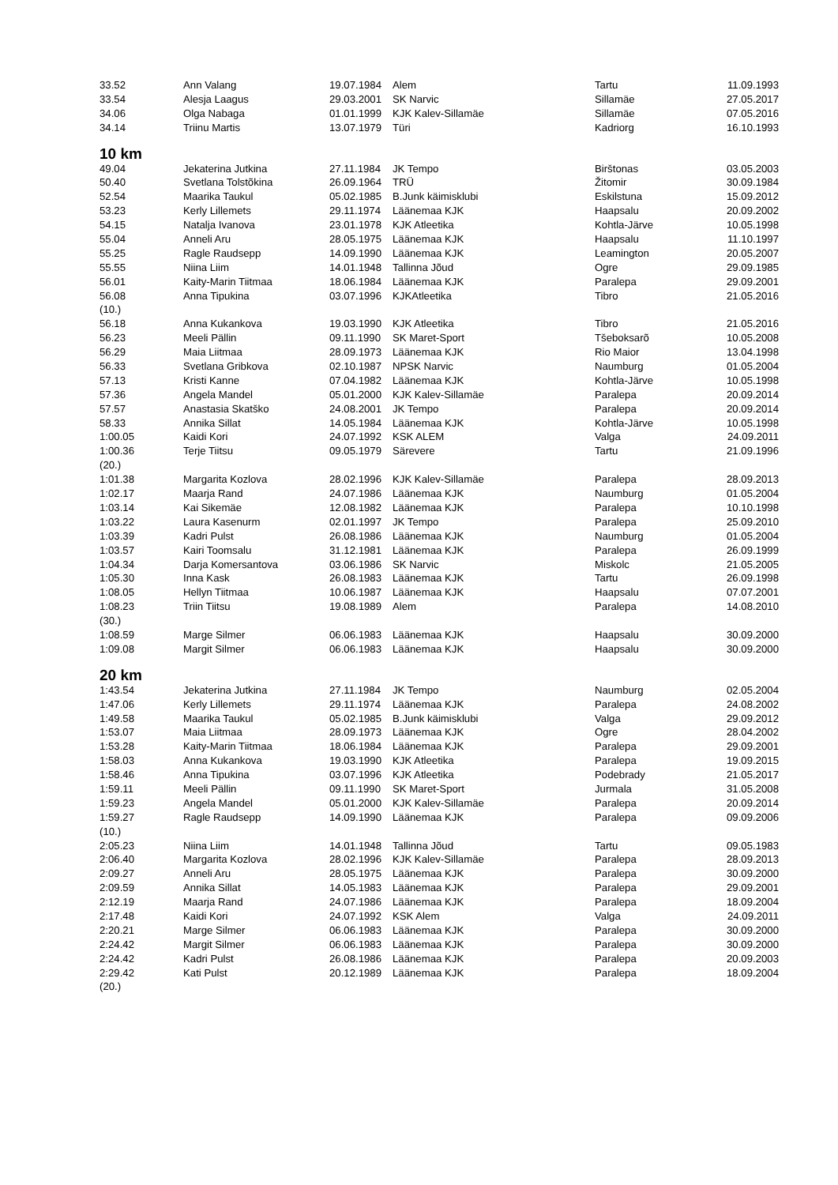| 33.52 | Ann Valang | 19.07.1984 | Alem | Tartu | 11.09.1993 |
| 33.54 | Alesja Laagus | 29.03.2001 | SK Narvic | Sillamäe | 27.05.2017 |
| 34.06 | Olga Nabaga | 01.01.1999 | KJK Kalev-Sillamäe | Sillamäe | 07.05.2016 |
| 34.14 | Triinu Martis | 13.07.1979 | Türi | Kadriorg | 16.10.1993 |
10 km
| 49.04 | Jekaterina Jutkina | 27.11.1984 | JK Tempo | Birštonas | 03.05.2003 |
| 50.40 | Svetlana Tolstõkina | 26.09.1964 | TRÜ | Žitomir | 30.09.1984 |
| 52.54 | Maarika Taukul | 05.02.1985 | B.Junk käimisklubi | Eskilstuna | 15.09.2012 |
| 53.23 | Kerly Lillemets | 29.11.1974 | Läänemaa KJK | Haapsalu | 20.09.2002 |
| 54.15 | Natalja Ivanova | 23.01.1978 | KJK Atleetika | Kohtla-Järve | 10.05.1998 |
| 55.04 | Anneli Aru | 28.05.1975 | Läänemaa KJK | Haapsalu | 11.10.1997 |
| 55.25 | Ragle Raudsepp | 14.09.1990 | Läänemaa KJK | Leamington | 20.05.2007 |
| 55.55 | Niina Liim | 14.01.1948 | Tallinna Jõud | Ogre | 29.09.1985 |
| 56.01 | Kaity-Marin Tiitmaa | 18.06.1984 | Läänemaa KJK | Paralepa | 29.09.2001 |
| 56.08 | Anna Tipukina | 03.07.1996 | KJKAtleetika | Tibro | 21.05.2016 |
| (10.) | | | | | |
| 56.18 | Anna Kukankova | 19.03.1990 | KJK Atleetika | Tibro | 21.05.2016 |
| 56.23 | Meeli Pällin | 09.11.1990 | SK Maret-Sport | Tšeboksarõ | 10.05.2008 |
| 56.29 | Maia Liitmaa | 28.09.1973 | Läänemaa KJK | Rio Maior | 13.04.1998 |
| 56.33 | Svetlana Gribkova | 02.10.1987 | NPSK Narvic | Naumburg | 01.05.2004 |
| 57.13 | Kristi Kanne | 07.04.1982 | Läänemaa KJK | Kohtla-Järve | 10.05.1998 |
| 57.36 | Angela Mandel | 05.01.2000 | KJK Kalev-Sillamäe | Paralepa | 20.09.2014 |
| 57.57 | Anastasia Skatško | 24.08.2001 | JK Tempo | Paralepa | 20.09.2014 |
| 58.33 | Annika Sillat | 14.05.1984 | Läänemaa KJK | Kohtla-Järve | 10.05.1998 |
| 1:00.05 | Kaidi Kori | 24.07.1992 | KSK ALEM | Valga | 24.09.2011 |
| 1:00.36 | Terje Tiitsu | 09.05.1979 | Särevere | Tartu | 21.09.1996 |
| (20.) | | | | | |
| 1:01.38 | Margarita Kozlova | 28.02.1996 | KJK Kalev-Sillamäe | Paralepa | 28.09.2013 |
| 1:02.17 | Maarja Rand | 24.07.1986 | Läänemaa KJK | Naumburg | 01.05.2004 |
| 1:03.14 | Kai Sikemäe | 12.08.1982 | Läänemaa KJK | Paralepa | 10.10.1998 |
| 1:03.22 | Laura Kasenurm | 02.01.1997 | JK Tempo | Paralepa | 25.09.2010 |
| 1:03.39 | Kadri Pulst | 26.08.1986 | Läänemaa KJK | Naumburg | 01.05.2004 |
| 1:03.57 | Kairi Toomsalu | 31.12.1981 | Läänemaa KJK | Paralepa | 26.09.1999 |
| 1:04.34 | Darja Komersantova | 03.06.1986 | SK Narvic | Miskolc | 21.05.2005 |
| 1:05.30 | Inna Kask | 26.08.1983 | Läänemaa KJK | Tartu | 26.09.1998 |
| 1:08.05 | Hellyn Tiitmaa | 10.06.1987 | Läänemaa KJK | Haapsalu | 07.07.2001 |
| 1:08.23 | Triin Tiitsu | 19.08.1989 | Alem | Paralepa | 14.08.2010 |
| (30.) | | | | | |
| 1:08.59 | Marge Silmer | 06.06.1983 | Läänemaa KJK | Haapsalu | 30.09.2000 |
| 1:09.08 | Margit Silmer | 06.06.1983 | Läänemaa KJK | Haapsalu | 30.09.2000 |
20 km
| 1:43.54 | Jekaterina Jutkina | 27.11.1984 | JK Tempo | Naumburg | 02.05.2004 |
| 1:47.06 | Kerly Lillemets | 29.11.1974 | Läänemaa KJK | Paralepa | 24.08.2002 |
| 1:49.58 | Maarika Taukul | 05.02.1985 | B.Junk käimisklubi | Valga | 29.09.2012 |
| 1:53.07 | Maia Liitmaa | 28.09.1973 | Läänemaa KJK | Ogre | 28.04.2002 |
| 1:53.28 | Kaity-Marin Tiitmaa | 18.06.1984 | Läänemaa KJK | Paralepa | 29.09.2001 |
| 1:58.03 | Anna Kukankova | 19.03.1990 | KJK Atleetika | Paralepa | 19.09.2015 |
| 1:58.46 | Anna Tipukina | 03.07.1996 | KJK Atleetika | Podebrady | 21.05.2017 |
| 1:59.11 | Meeli Pällin | 09.11.1990 | SK Maret-Sport | Jurmala | 31.05.2008 |
| 1:59.23 | Angela Mandel | 05.01.2000 | KJK Kalev-Sillamäe | Paralepa | 20.09.2014 |
| 1:59.27 | Ragle Raudsepp | 14.09.1990 | Läänemaa KJK | Paralepa | 09.09.2006 |
| (10.) | | | | | |
| 2:05.23 | Niina Liim | 14.01.1948 | Tallinna Jõud | Tartu | 09.05.1983 |
| 2:06.40 | Margarita Kozlova | 28.02.1996 | KJK Kalev-Sillamäe | Paralepa | 28.09.2013 |
| 2:09.27 | Anneli Aru | 28.05.1975 | Läänemaa KJK | Paralepa | 30.09.2000 |
| 2:09.59 | Annika Sillat | 14.05.1983 | Läänemaa KJK | Paralepa | 29.09.2001 |
| 2:12.19 | Maarja Rand | 24.07.1986 | Läänemaa KJK | Paralepa | 18.09.2004 |
| 2:17.48 | Kaidi Kori | 24.07.1992 | KSK Alem | Valga | 24.09.2011 |
| 2:20.21 | Marge Silmer | 06.06.1983 | Läänemaa KJK | Paralepa | 30.09.2000 |
| 2:24.42 | Margit Silmer | 06.06.1983 | Läänemaa KJK | Paralepa | 30.09.2000 |
| 2:24.42 | Kadri Pulst | 26.08.1986 | Läänemaa KJK | Paralepa | 20.09.2003 |
| 2:29.42 | Kati Pulst | 20.12.1989 | Läänemaa KJK | Paralepa | 18.09.2004 |
| (20.) | | | | | |